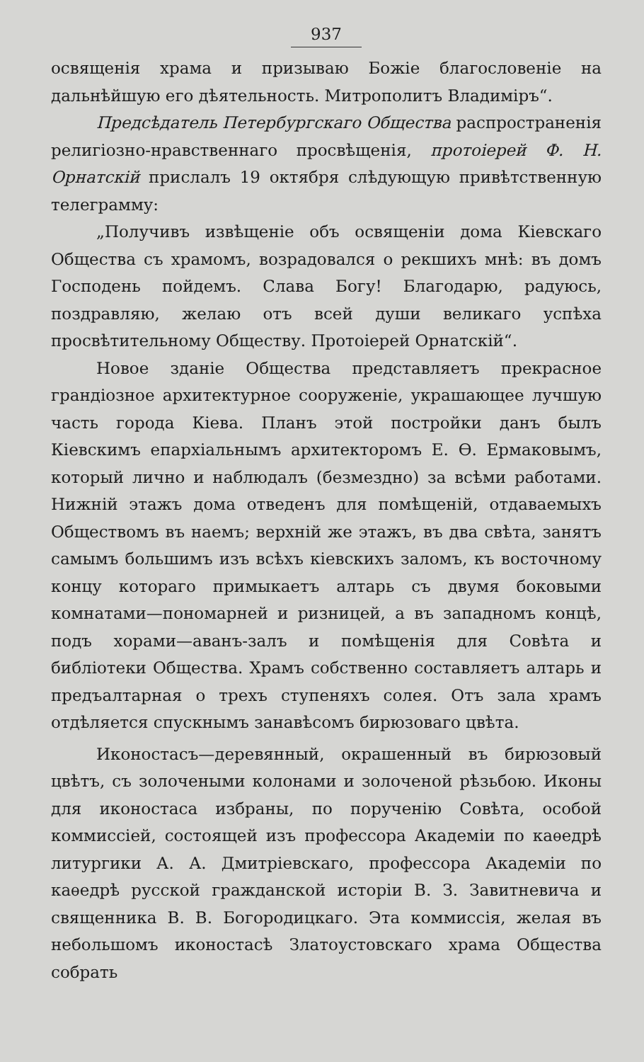937
освященія храма и призываю Божіе благословеніе на дальнѣйшую его дѣятельность. Митрополитъ Владиміръ“.
Предсѣдатель Петербургскаго Общества распространенія религіозно-нравственнаго просвѣщенія, протоіерей Ф. Н. Орнатскій прислалъ 19 октября слѣдующую привѣтственную телеграмму:
„Получивъ извѣщеніе объ освященіи дома Кіевскаго Общества съ храмомъ, возрадовался о рекшихъ мнѣ: въ домъ Господень пойдемъ. Слава Богу! Благодарю, радуюсь, поздравляю, желаю отъ всей души великаго успѣха просвѣтительному Обществу. Протоіерей Орнатскій“.
Новое зданіе Общества представляетъ прекрасное грандіозное архитектурное сооруженіе, украшающее лучшую часть города Кіева. Планъ этой постройки данъ былъ Кіевскимъ епархіальнымъ архитекторомъ Е. Ѳ. Ермаковымъ, который лично и наблюдалъ (безмездно) за всѣми работами. Нижній этажъ дома отведенъ для помѣщеній, отдаваемыхъ Обществомъ въ наемъ; верхній же этажъ, въ два свѣта, занятъ самымъ большимъ изъ всѣхъ кіевскихъ заломъ, къ восточному концу котораго примыкаетъ алтарь съ двумя боковыми комнатами—пономарней и ризницей, а въ западномъ концѣ, подъ хорами—аванъ-залъ и помѣщенія для Совѣта и библіотеки Общества. Храмъ собственно составляетъ алтарь и предъалтарная о трехъ ступеняхъ солея. Отъ зала храмъ отдѣляется спускнымъ занавѣсомъ бирюзоваго цвѣта.
Иконостасъ—деревянный, окрашенный въ бирюзовый цвѣтъ, съ золочеными колонами и золоченой рѣзьбою. Иконы для иконостаса избраны, по порученію Совѣта, особой коммиссіей, состоящей изъ профессора Академіи по каѳедрѣ литургики А. А. Дмитріевскаго, профессора Академіи по каѳедрѣ русской гражданской исторіи В. З. Завитневича и священника В. В. Богородицкаго. Эта коммиссія, желая въ небольшомъ иконостасѣ Златоустовскаго храма Общества собрать